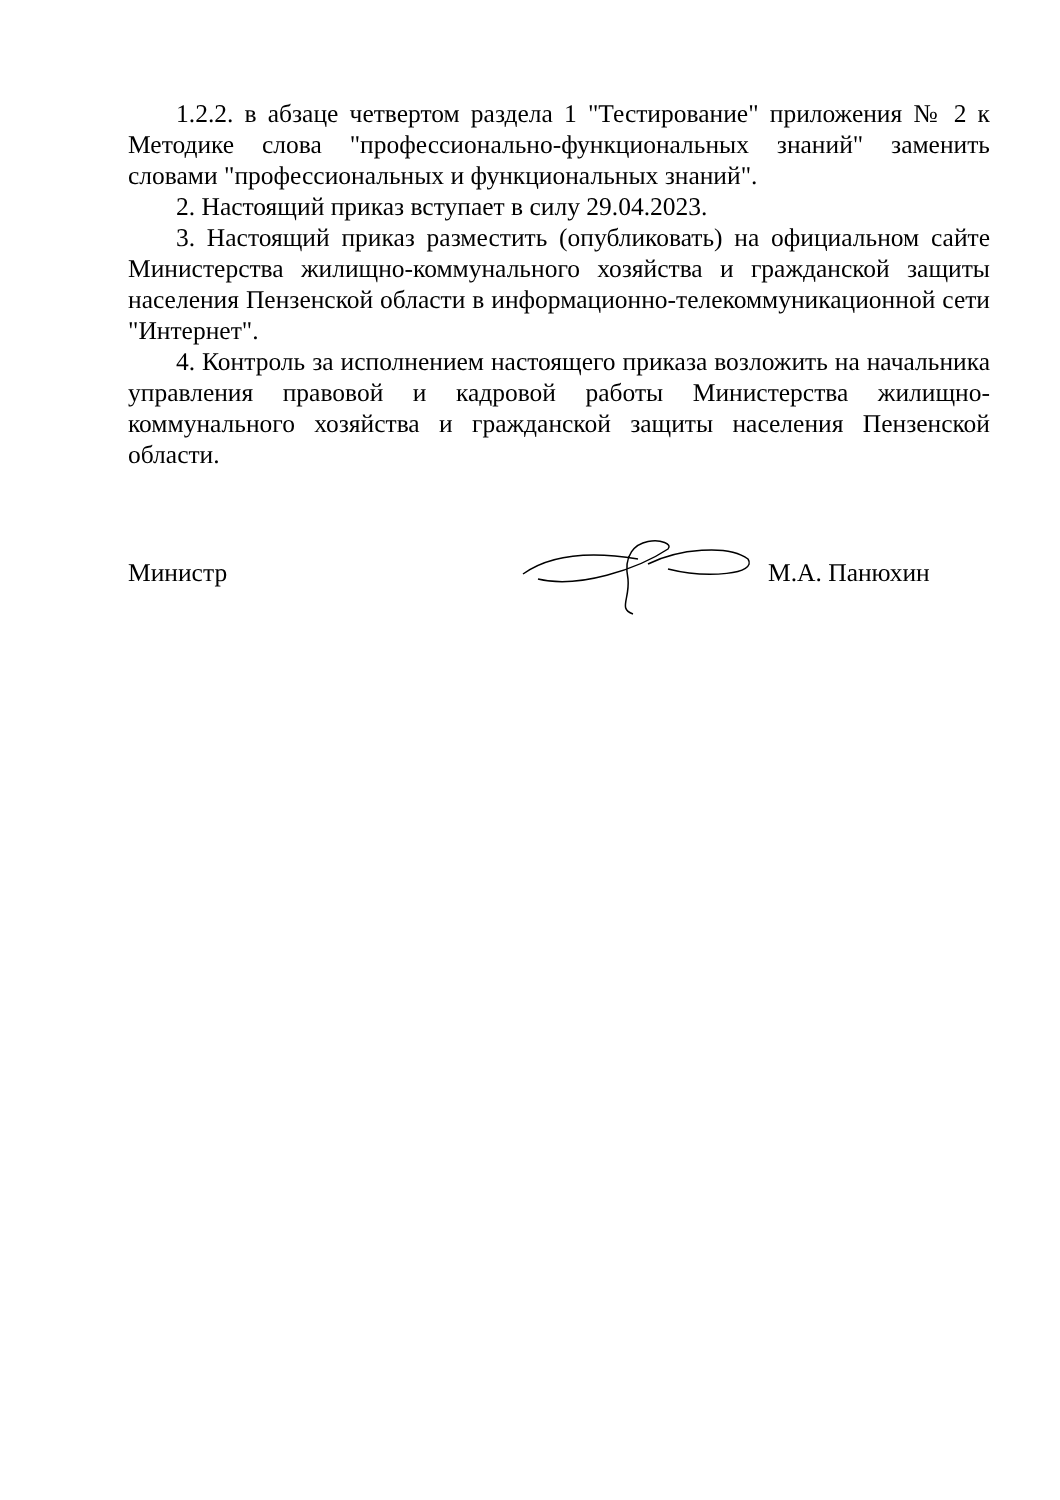1.2.2. в абзаце четвертом раздела 1 "Тестирование" приложения № 2 к Методике слова "профессионально-функциональных знаний" заменить словами "профессиональных и функциональных знаний".
2. Настоящий приказ вступает в силу 29.04.2023.
3. Настоящий приказ разместить (опубликовать) на официальном сайте Министерства жилищно-коммунального хозяйства и гражданской защиты населения Пензенской области в информационно-телекоммуникационной сети "Интернет".
4. Контроль за исполнением настоящего приказа возложить на начальника управления правовой и кадровой работы Министерства жилищно-коммунального хозяйства и гражданской защиты населения Пензенской области.
Министр М.А. Панюхин